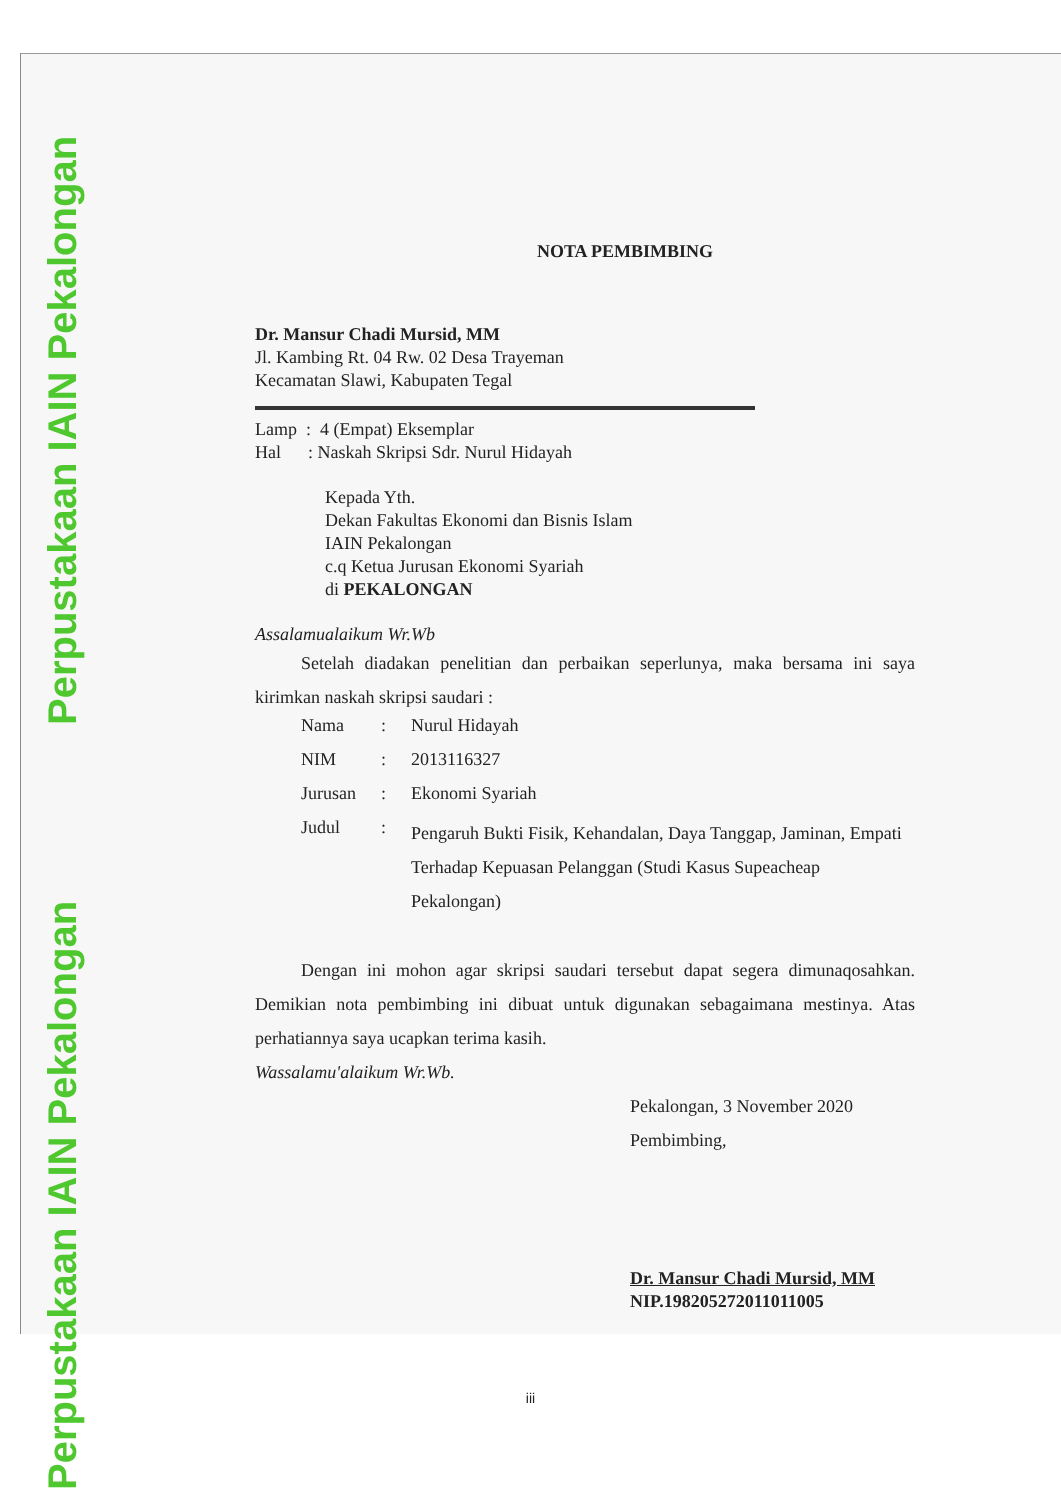Perpustakaan IAIN Pekalongan
Perpustakaan IAIN Pekalongan
NOTA PEMBIMBING
Dr. Mansur Chadi Mursid, MM
Jl. Kambing Rt. 04 Rw. 02 Desa Trayeman
Kecamatan Slawi, Kabupaten Tegal
Lamp : 4 (Empat) Eksemplar
Hal : Naskah Skripsi Sdr. Nurul Hidayah
Kepada Yth.
Dekan Fakultas Ekonomi dan Bisnis Islam
IAIN Pekalongan
c.q Ketua Jurusan Ekonomi Syariah
di PEKALONGAN
Assalamualaikum Wr.Wb
Setelah diadakan penelitian dan perbaikan seperlunya, maka bersama ini saya kirimkan naskah skripsi saudari :
| Nama | : | Nurul Hidayah |
| NIM | : | 2013116327 |
| Jurusan | : | Ekonomi Syariah |
| Judul | : | Pengaruh Bukti Fisik, Kehandalan, Daya Tanggap, Jaminan, Empati Terhadap Kepuasan Pelanggan (Studi Kasus Supeacheap Pekalongan) |
Dengan ini mohon agar skripsi saudari tersebut dapat segera dimunaqosahkan. Demikian nota pembimbing ini dibuat untuk digunakan sebagaimana mestinya. Atas perhatiannya saya ucapkan terima kasih.
Wassalamu'alaikum Wr.Wb.
Pekalongan, 3 November 2020
Pembimbing,
Dr. Mansur Chadi Mursid, MM
NIP.198205272011011005
iii